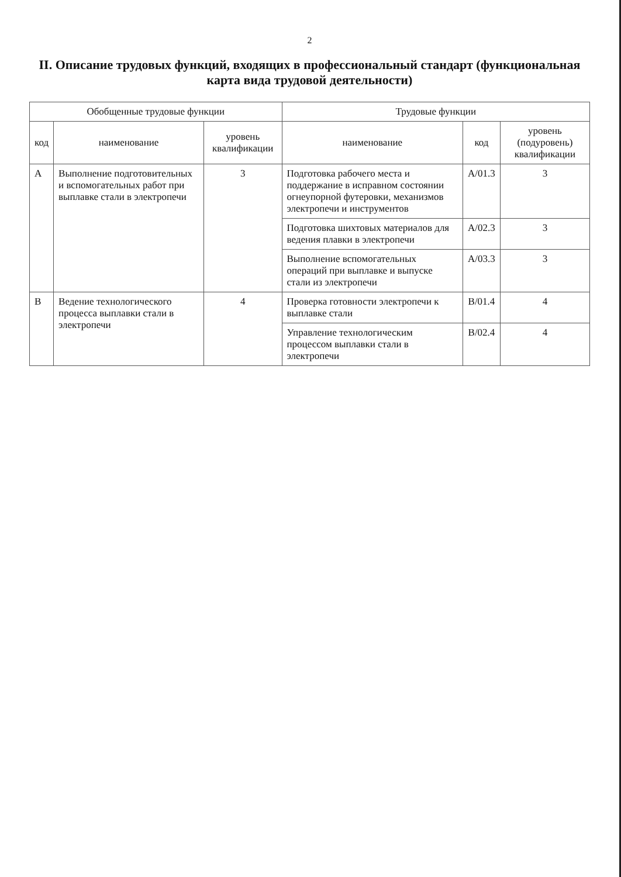2
II. Описание трудовых функций, входящих в профессиональный стандарт (функциональная карта вида трудовой деятельности)
| Обобщенные трудовые функции | | | Трудовые функции | | |
| --- | --- | --- | --- | --- | --- |
| код | наименование | уровень квалификации | наименование | код | уровень (подуровень) квалификации |
| А | Выполнение подготовительных и вспомогательных работ при выплавке стали в электропечи | 3 | Подготовка рабочего места и поддержание в исправном состоянии огнеупорной футеровки, механизмов электропечи и инструментов | А/01.3 | 3 |
| | | | Подготовка шихтовых материалов для ведения плавки в электропечи | А/02.3 | 3 |
| | | | Выполнение вспомогательных операций при выплавке и выпуске стали из электропечи | А/03.3 | 3 |
| В | Ведение технологического процесса выплавки стали в электропечи | 4 | Проверка готовности электропечи к выплавке стали | В/01.4 | 4 |
| | | | Управление технологическим процессом выплавки стали в электропечи | В/02.4 | 4 |